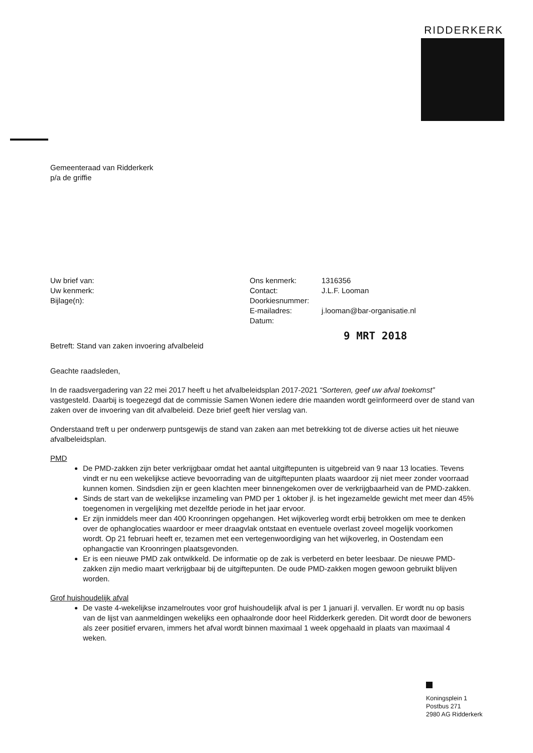RIDDERKERK
Gemeenteraad van Ridderkerk
p/a de griffie
Uw brief van:
Uw kenmerk:
Bijlage(n):
Ons kenmerk:
Contact:
Doorkiesnummer:
E-mailadres:
Datum:
1316356
J.L.F. Looman
j.looman@bar-organisatie.nl
9 MRT 2018
Betreft: Stand van zaken invoering afvalbeleid
Geachte raadsleden,
In de raadsvergadering van 22 mei 2017 heeft u het afvalbeleidsplan 2017-2021 “Sorteren, geef uw afval toekomst” vastgesteld. Daarbij is toegezegd dat de commissie Samen Wonen iedere drie maanden wordt geïnformeerd over de stand van zaken over de invoering van dit afvalbeleid. Deze brief geeft hier verslag van.
Onderstaand treft u per onderwerp puntsgewijs de stand van zaken aan met betrekking tot de diverse acties uit het nieuwe afvalbeleidsplan.
PMD
De PMD-zakken zijn beter verkrijgbaar omdat het aantal uitgiftepunten is uitgebreid van 9 naar 13 locaties. Tevens vindt er nu een wekelijkse actieve bevoorrading van de uitgiftepunten plaats waardoor zij niet meer zonder voorraad kunnen komen. Sindsdien zijn er geen klachten meer binnengekomen over de verkrijgbaarheid van de PMD-zakken.
Sinds de start van de wekelijkse inzameling van PMD per 1 oktober jl. is het ingezamelde gewicht met meer dan 45% toegenomen in vergelijking met dezelfde periode in het jaar ervoor.
Er zijn inmiddels meer dan 400 Kroonringen opgehangen. Het wijkoverleg wordt erbij betrokken om mee te denken over de ophanglocaties waardoor er meer draagvlak ontstaat en eventuele overlast zoveel mogelijk voorkomen wordt. Op 21 februari heeft er, tezamen met een vertegenwoordiging van het wijkoverleg, in Oostendam een ophangactie van Kroonringen plaatsgevonden.
Er is een nieuwe PMD zak ontwikkeld. De informatie op de zak is verbeterd en beter leesbaar. De nieuwe PMD-zakken zijn medio maart verkrijgbaar bij de uitgiftepunten. De oude PMD-zakken mogen gewoon gebruikt blijven worden.
Grof huishoudelijk afval
De vaste 4-wekelijkse inzamelroutes voor grof huishoudelijk afval is per 1 januari jl. vervallen. Er wordt nu op basis van de lijst van aanmeldingen wekelijks een ophaalronde door heel Ridderkerk gereden. Dit wordt door de bewoners als zeer positief ervaren, immers het afval wordt binnen maximaal 1 week opgehaald in plaats van maximaal 4 weken.
Koningsplein 1
Postbus 271
2980 AG Ridderkerk